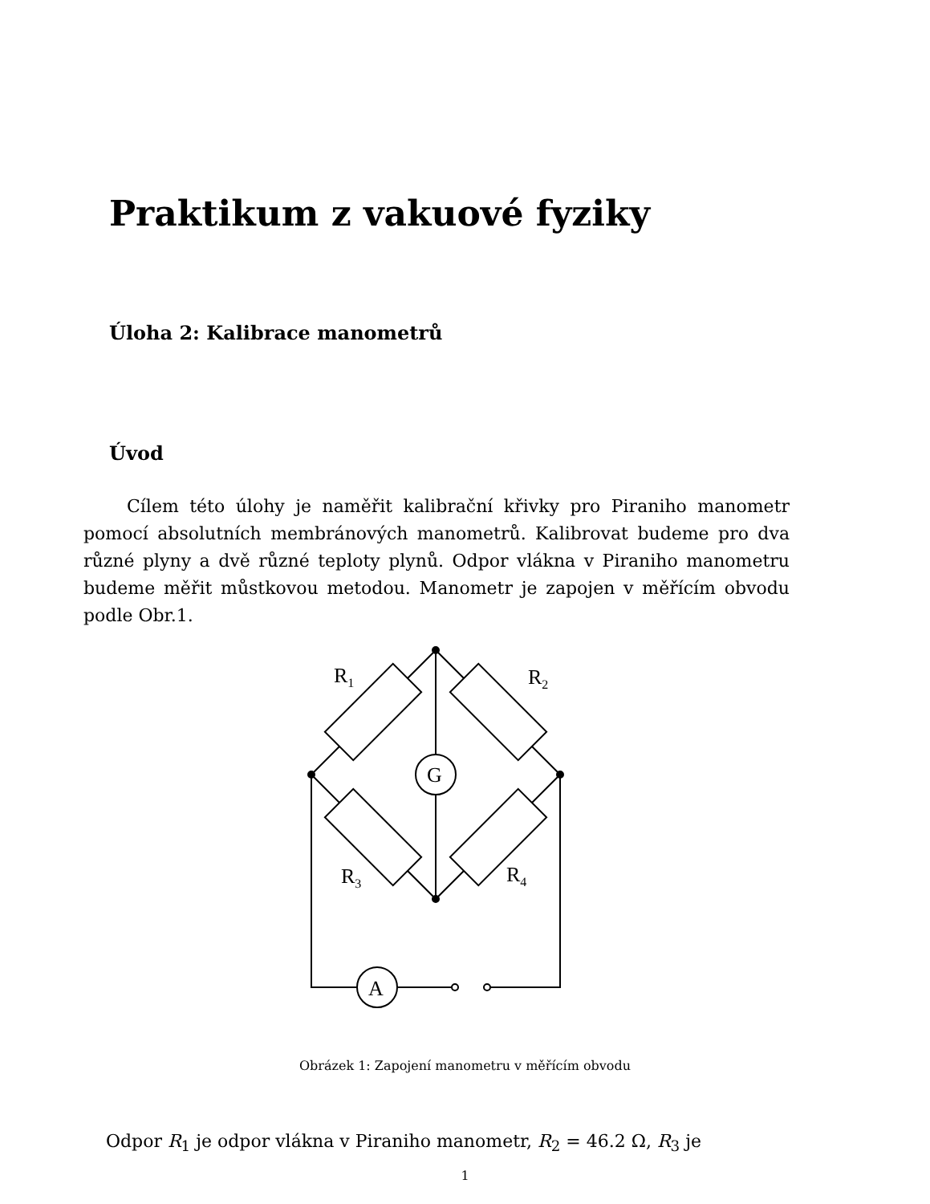Praktikum z vakuové fyziky
Úloha 2: Kalibrace manometrů
Úvod
Cílem této úlohy je naměřit kalibrační křivky pro Piraniho manometr pomocí absolutních membránových manometrů. Kalibrovat budeme pro dva různé plyny a dvě různé teploty plynů. Odpor vlákna v Piraniho manometru budeme měřit můstkovou metodou. Manometr je zapojen v měřícím obvodu podle Obr.1.
R1
R2
R3
R4
G
A
Obrázek 1: Zapojení manometru v měřícím obvodu
Odpor R<sub>1</sub> je odpor vlákna v Piraniho manometr, R<sub>2</sub> = 46.2 Ω, R<sub>3</sub> je
1